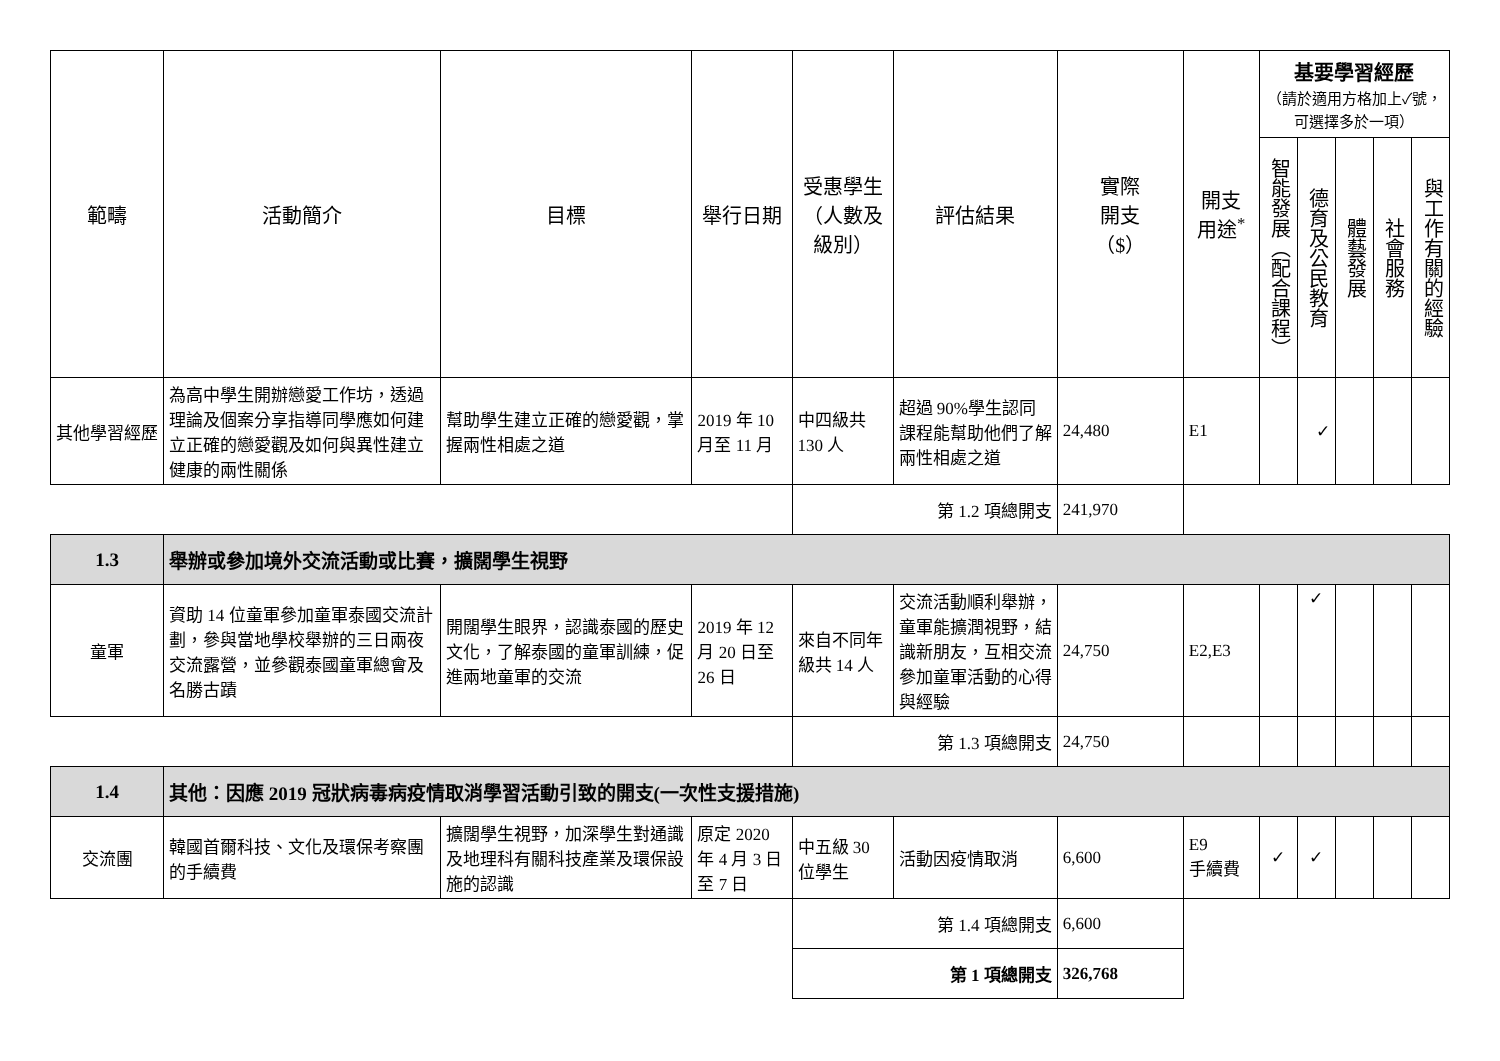| 範疇 | 活動簡介 | 目標 | 舉行日期 | 受惠學生（人數及級別） | 評估結果 | 實際 開支 （$） | 開支 用途<sup>*</sup> | 基要學習經歷 （請於適用方格加上✓號，可選擇多於一項） | | | | |
| --- | --- | --- | --- | --- | --- | --- | --- | --- | --- | --- | --- | --- |
| | | | | | | | | 智能發展（配合課程） | 德育及公民教育 | 體藝發展 | 社會服務 | 與工作有關的經驗 |
| 其他學習經歷 | 為高中學生開辦戀愛工作坊，透過理論及個案分享指導同學應如何建立正確的戀愛觀及如何與異性建立健康的兩性關係 | 幫助學生建立正確的戀愛觀，掌握兩性相處之道 | 2019 年 10 月至 11 月 | 中四級共 130 人 | 超過 90%學生認同課程能幫助他們了解兩性相處之道 | 24,480 | E1 | | ✓ | | | |
| | | | | 第 1.2 項總開支 | | 241,970 | | | | | | |
| 1.3 | 舉辦或參加境外交流活動或比賽，擴闊學生視野 | | | | | | | | | | | |
| 童軍 | 資助 14 位童軍參加童軍泰國交流計劃，參與當地學校舉辦的三日兩夜交流露營，並參觀泰國童軍總會及名勝古蹟 | 開闊學生眼界，認識泰國的歷史文化，了解泰國的童軍訓練，促進兩地童軍的交流 | 2019 年 12 月 20 日至 26 日 | 來自不同年級共 14 人 | 交流活動順利舉辦，童軍能擴潤視野，結識新朋友，互相交流參加童軍活動的心得與經驗 | 24,750 | E2,E3 | | ✓ | | | |
| | | | | 第 1.3 項總開支 | | 24,750 | | | | | | |
| 1.4 | 其他：因應 2019 冠狀病毒病疫情取消學習活動引致的開支(一次性支援措施) | | | | | | | | | | | |
| 交流團 | 韓國首爾科技、文化及環保考察團的手續費 | 擴闊學生視野，加深學生對通識及地理科有關科技產業及環保設施的認識 | 原定 2020 年 4 月 3 日至 7 日 | 中五級 30 位學生 | 活動因疫情取消 | 6,600 | E9 手續費 | ✓ | ✓ | | | |
| | | | | 第 1.4 項總開支 | | 6,600 | | | | | | |
| | | | | 第 1 項總開支 | | 326,768 | | | | | | |